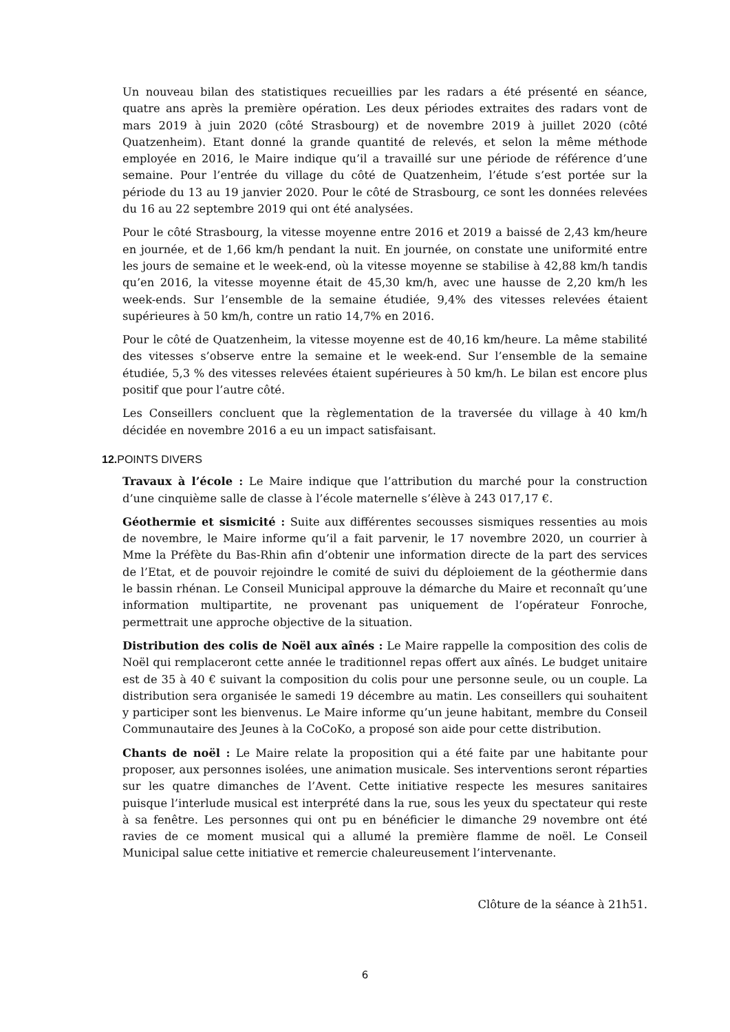Un nouveau bilan des statistiques recueillies par les radars a été présenté en séance, quatre ans après la première opération. Les deux périodes extraites des radars vont de mars 2019 à juin 2020 (côté Strasbourg) et de novembre 2019 à juillet 2020 (côté Quatzenheim). Etant donné la grande quantité de relevés, et selon la même méthode employée en 2016, le Maire indique qu’il a travaillé sur une période de référence d’une semaine. Pour l’entrée du village du côté de Quatzenheim, l’étude s’est portée sur la période du 13 au 19 janvier 2020. Pour le côté de Strasbourg, ce sont les données relevées du 16 au 22 septembre 2019 qui ont été analysées.
Pour le côté Strasbourg, la vitesse moyenne entre 2016 et 2019 a baissé de 2,43 km/heure en journée, et de 1,66 km/h pendant la nuit. En journée, on constate une uniformité entre les jours de semaine et le week-end, où la vitesse moyenne se stabilise à 42,88 km/h tandis qu’en 2016, la vitesse moyenne était de 45,30 km/h, avec une hausse de 2,20 km/h les week-ends. Sur l’ensemble de la semaine étudiée, 9,4% des vitesses relevées étaient supérieures à 50 km/h, contre un ratio 14,7% en 2016.
Pour le côté de Quatzenheim, la vitesse moyenne est de 40,16 km/heure. La même stabilité des vitesses s’observe entre la semaine et le week-end. Sur l’ensemble de la semaine étudiée, 5,3 % des vitesses relevées étaient supérieures à 50 km/h. Le bilan est encore plus positif que pour l’autre côté.
Les Conseillers concluent que la règlementation de la traversée du village à 40 km/h décidée en novembre 2016 a eu un impact satisfaisant.
12. POINTS DIVERS
Travaux à l’école : Le Maire indique que l’attribution du marché pour la construction d’une cinquième salle de classe à l’école maternelle s’élève à 243 017,17 €.
Géothermie et sismicité : Suite aux différentes secousses sismiques ressenties au mois de novembre, le Maire informe qu’il a fait parvenir, le 17 novembre 2020, un courrier à Mme la Préfète du Bas-Rhin afin d’obtenir une information directe de la part des services de l’Etat, et de pouvoir rejoindre le comité de suivi du déploiement de la géothermie dans le bassin rhénan. Le Conseil Municipal approuve la démarche du Maire et reconnaît qu’une information multipartite, ne provenant pas uniquement de l’opérateur Fonroche, permettrait une approche objective de la situation.
Distribution des colis de Noël aux aînés : Le Maire rappelle la composition des colis de Noël qui remplaceront cette année le traditionnel repas offert aux aînés. Le budget unitaire est de 35 à 40 € suivant la composition du colis pour une personne seule, ou un couple. La distribution sera organisée le samedi 19 décembre au matin. Les conseillers qui souhaitent y participer sont les bienvenus. Le Maire informe qu’un jeune habitant, membre du Conseil Communautaire des Jeunes à la CoCoKo, a proposé son aide pour cette distribution.
Chants de noël : Le Maire relate la proposition qui a été faite par une habitante pour proposer, aux personnes isolées, une animation musicale. Ses interventions seront réparties sur les quatre dimanches de l’Avent. Cette initiative respecte les mesures sanitaires puisque l’interlude musical est interprété dans la rue, sous les yeux du spectateur qui reste à sa fenêtre. Les personnes qui ont pu en bénéficier le dimanche 29 novembre ont été ravies de ce moment musical qui a allumé la première flamme de noël. Le Conseil Municipal salue cette initiative et remercie chaleureusement l’intervenante.
Clôture de la séance à 21h51.
6